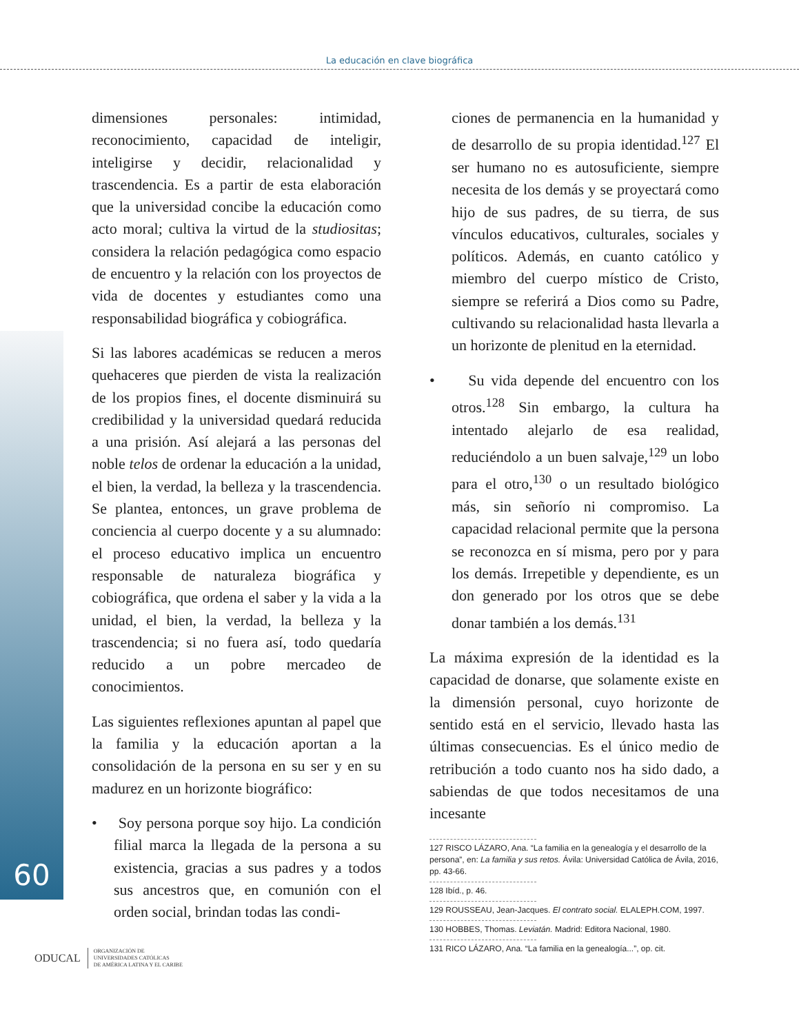La educación en clave biográfica
60
dimensiones personales: intimidad, reconocimiento, capacidad de inteligir, inteligirse y decidir, relacionalidad y trascendencia. Es a partir de esta elaboración que la universidad concibe la educación como acto moral; cultiva la virtud de la studiositas; considera la relación pedagógica como espacio de encuentro y la relación con los proyectos de vida de docentes y estudiantes como una responsabilidad biográfica y cobiográfica.
Si las labores académicas se reducen a meros quehaceres que pierden de vista la realización de los propios fines, el docente disminuirá su credibilidad y la universidad quedará reducida a una prisión. Así alejará a las personas del noble telos de ordenar la educación a la unidad, el bien, la verdad, la belleza y la trascendencia. Se plantea, entonces, un grave problema de conciencia al cuerpo docente y a su alumnado: el proceso educativo implica un encuentro responsable de naturaleza biográfica y cobiográfica, que ordena el saber y la vida a la unidad, el bien, la verdad, la belleza y la trascendencia; si no fuera así, todo quedaría reducido a un pobre mercadeo de conocimientos.
Las siguientes reflexiones apuntan al papel que la familia y la educación aportan a la consolidación de la persona en su ser y en su madurez en un horizonte biográfico:
• Soy persona porque soy hijo. La condición filial marca la llegada de la persona a su existencia, gracias a sus padres y a todos sus ancestros que, en comunión con el orden social, brindan todas las condi-
ciones de permanencia en la humanidad y de desarrollo de su propia identidad.<sup>127</sup> El ser humano no es autosuficiente, siempre necesita de los demás y se proyectará como hijo de sus padres, de su tierra, de sus vínculos educativos, culturales, sociales y políticos. Además, en cuanto católico y miembro del cuerpo místico de Cristo, siempre se referirá a Dios como su Padre, cultivando su relacionalidad hasta llevarla a un horizonte de plenitud en la eternidad.
• Su vida depende del encuentro con los otros.<sup>128</sup> Sin embargo, la cultura ha intentado alejarlo de esa realidad, reduciéndolo a un buen salvaje,<sup>129</sup> un lobo para el otro,<sup>130</sup> o un resultado biológico más, sin señorío ni compromiso. La capacidad relacional permite que la persona se reconozca en sí misma, pero por y para los demás. Irrepetible y dependiente, es un don generado por los otros que se debe donar también a los demás.<sup>131</sup>
La máxima expresión de la identidad es la capacidad de donarse, que solamente existe en la dimensión personal, cuyo horizonte de sentido está en el servicio, llevado hasta las últimas consecuencias. Es el único medio de retribución a todo cuanto nos ha sido dado, a sabiendas de que todos necesitamos de una incesante
127 RISCO LÁZARO, Ana. “La familia en la genealogía y el desarrollo de la persona”, en: La familia y sus retos. Ávila: Universidad Católica de Ávila, 2016, pp. 43-66.
128 Ibíd., p. 46.
129 ROUSSEAU, Jean-Jacques. El contrato social. ELALEPH.COM, 1997.
130 HOBBES, Thomas. Leviatán. Madrid: Editora Nacional, 1980.
131 RICO LÁZARO, Ana. “La familia en la genealogía...”, op. cit.
ODUCAL ORGANIZACIÓN DE
UNIVERSIDADES CATÓLICAS
DE AMÉRICA LATINA Y EL CARIBE